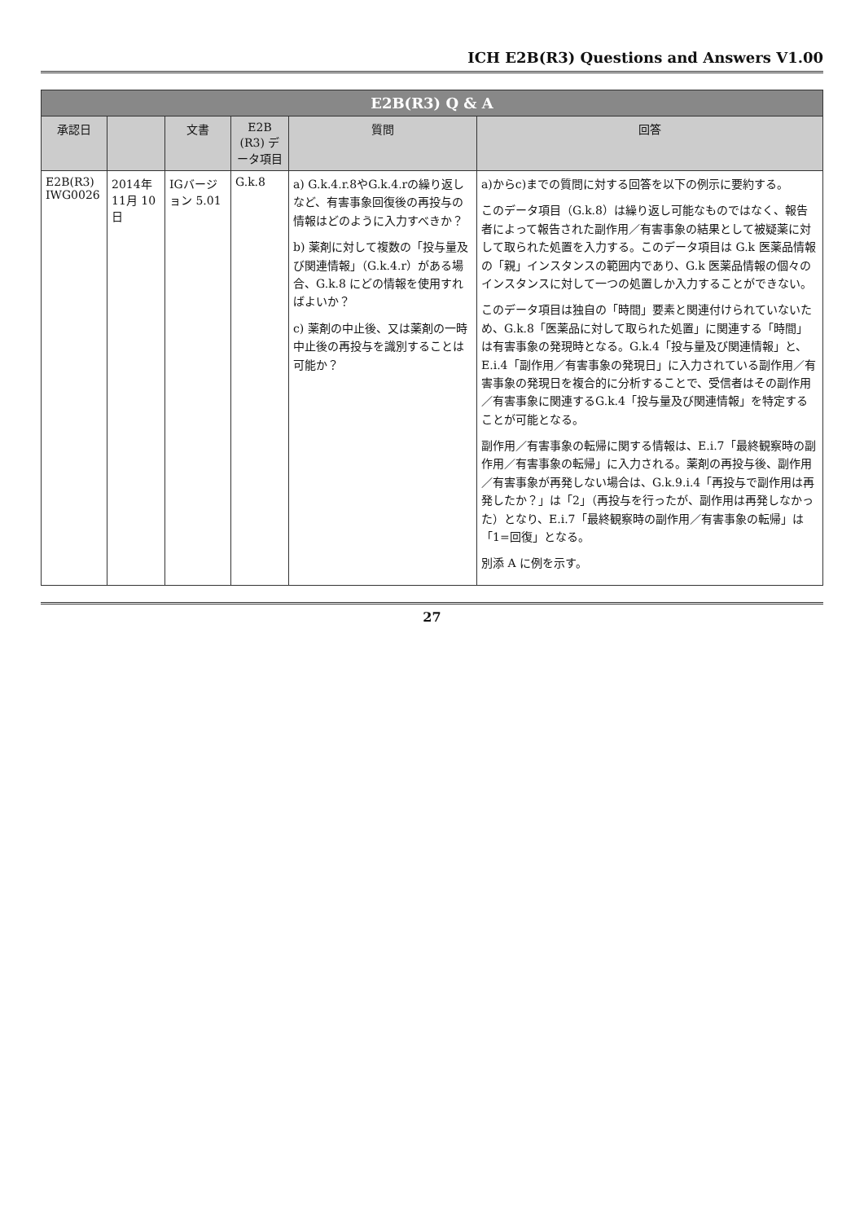ICH E2B(R3) Questions and Answers V1.00
| E2B(R3) Q & A | | | | | |
| --- | --- | --- | --- | --- | --- |
| 承認日 | | 文書 | E2B (R3) データ項目 | 質問 | 回答 |
| E2B(R3) IWG0026 | 2014年 11月 10日 | IGバージョン 5.01 | G.k.8 | a) G.k.4.r.8やG.k.4.rの繰り返しなど、有害事象回復後の再投与の情報はどのように入力すべきか？ b) 薬剤に対して複数の「投与量及び関連情報」（G.k.4.r）がある場合、G.k.8 にどの情報を使用すればよいか？ c) 薬剤の中止後、又は薬剤の一時中止後の再投与を識別することは可能か？ | a)からc)までの質問に対する回答を以下の例示に要約する。 このデータ項目（G.k.8）は繰り返し可能なものではなく、報告者によって報告された副作用／有害事象の結果として被疑薬に対して取られた処置を入力する。このデータ項目は G.k 医薬品情報の「親」インスタンスの範囲内であり、G.k 医薬品情報の個々のインスタンスに対して一つの処置しか入力することができない。 このデータ項目は独自の「時間」要素と関連付けられていないため、G.k.8「医薬品に対して取られた処置」に関連する「時間」は有害事象の発現時となる。G.k.4「投与量及び関連情報」と、E.i.4「副作用／有害事象の発現日」に入力されている副作用／有害事象の発現日を複合的に分析することで、受信者はその副作用／有害事象に関連するG.k.4「投与量及び関連情報」を特定することが可能となる。 副作用／有害事象の転帰に関する情報は、E.i.7「最終観察時の副作用／有害事象の転帰」に入力される。薬剤の再投与後、副作用／有害事象が再発しない場合は、G.k.9.i.4「再投与で副作用は再発したか？」は「2」（再投与を行ったが、副作用は再発しなかった）となり、E.i.7「最終観察時の副作用／有害事象の転帰」は「1=回復」となる。 別添 A に例を示す。 |
27